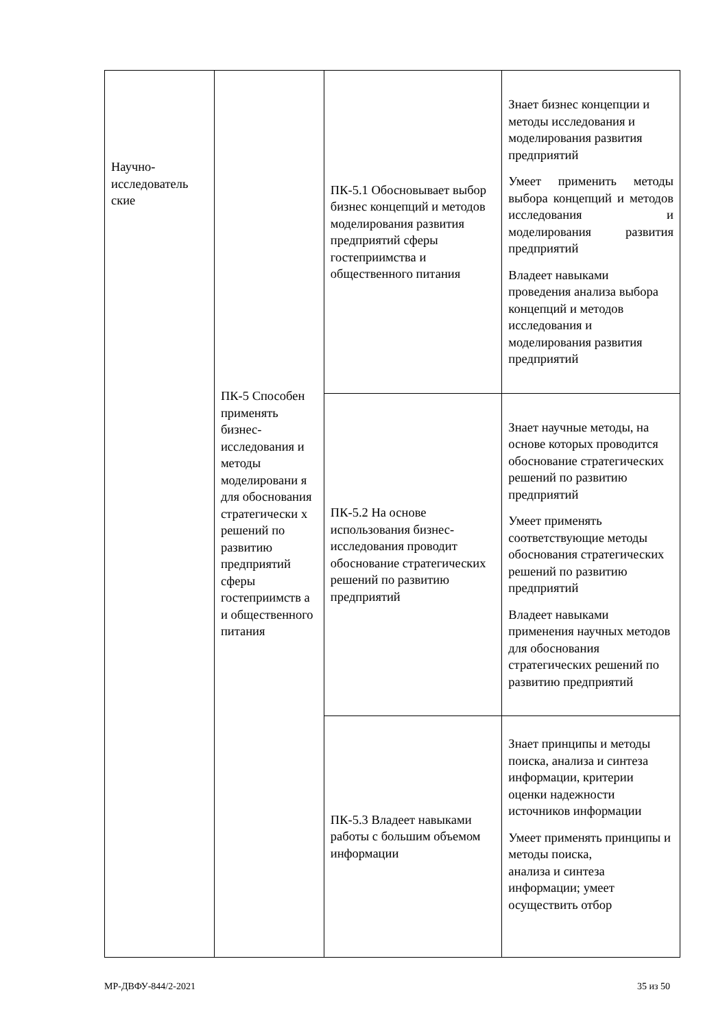| Научно-исследователь ские | ПК-5 Способен применять бизнес-исследования и методы моделировани я для обоснования стратегически х решений по развитию предприятий сферы гостеприимств а и общественного питания | ПК-5.1 Обосновывает выбор бизнес концепций и методов моделирования развития предприятий сферы гостеприимства и общественного питания | Знает бизнес концепции и методы исследования и моделирования развития предприятий Умеет применить методы выбора концепций и методов исследования и моделирования развития предприятий Владеет навыками проведения анализа выбора концепций и методов исследования и моделирования развития предприятий |
| | | ПК-5.2 На основе использования бизнес-исследования проводит обоснование стратегических решений по развитию предприятий | Знает научные методы, на основе которых проводится обоснование стратегических решений по развитию предприятий Умеет применять соответствующие методы обоснования стратегических решений по развитию предприятий Владеет навыками применения научных методов для обоснования стратегических решений по развитию предприятий |
| | | ПК-5.3 Владеет навыками работы с большим объемом информации | Знает принципы и методы поиска, анализа и синтеза информации, критерии оценки надежности источников информации Умеет применять принципы и методы поиска, анализа и синтеза информации; умеет осуществить отбор |
МР-ДВФУ-844/2-2021 35 из 50